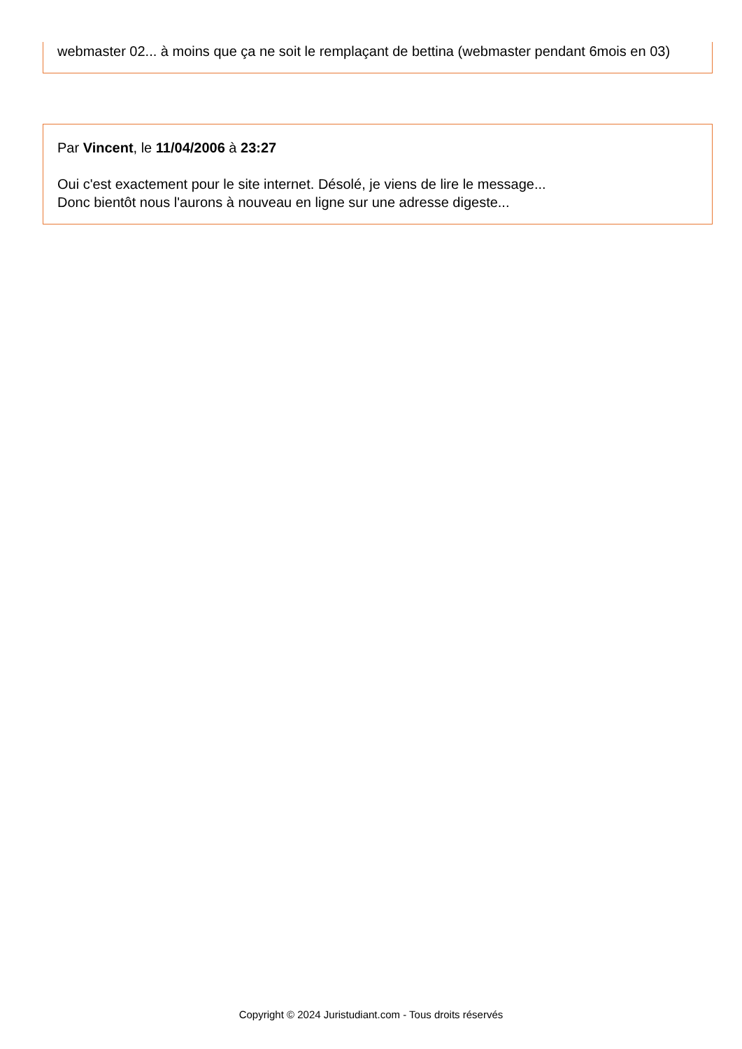webmaster 02... à moins que ça ne soit le remplaçant de bettina (webmaster pendant 6mois en 03)
Par Vincent, le 11/04/2006 à 23:27
Oui c'est exactement pour le site internet. Désolé, je viens de lire le message...
Donc bientôt nous l'aurons à nouveau en ligne sur une adresse digeste...
Copyright © 2024 Juristudiant.com - Tous droits réservés